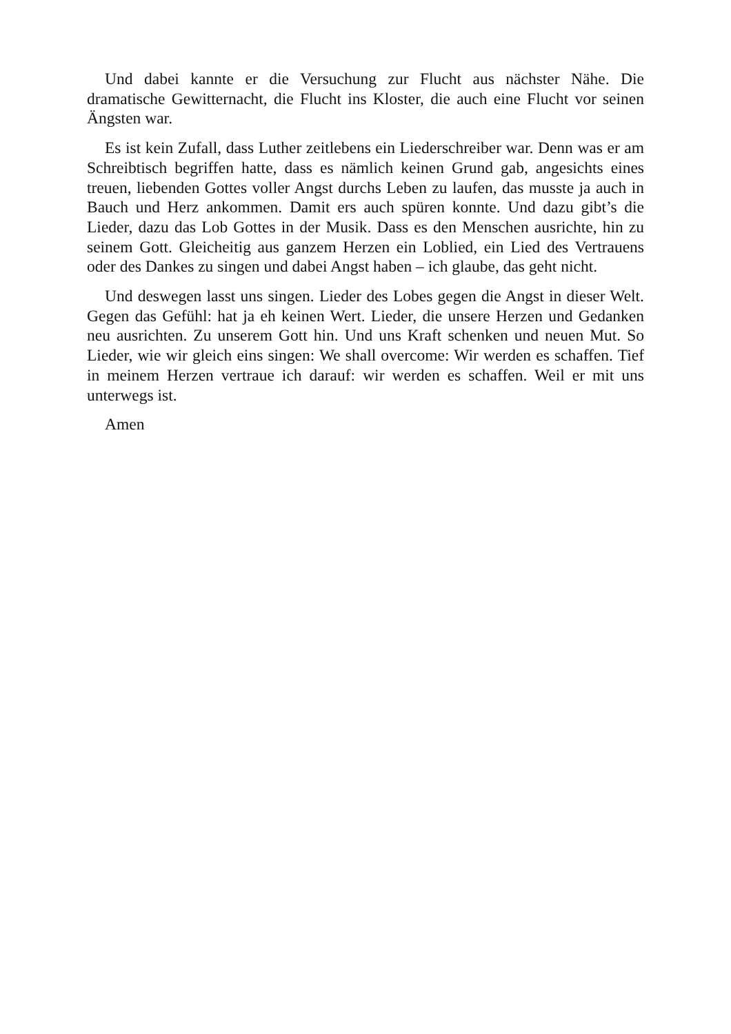Und dabei kannte er die Versuchung zur Flucht aus nächster Nähe. Die dramatische Gewitternacht, die Flucht ins Kloster, die auch eine Flucht vor seinen Ängsten war.
Es ist kein Zufall, dass Luther zeitlebens ein Liederschreiber war. Denn was er am Schreibtisch begriffen hatte, dass es nämlich keinen Grund gab, angesichts eines treuen, liebenden Gottes voller Angst durchs Leben zu laufen, das musste ja auch in Bauch und Herz ankommen. Damit ers auch spüren konnte. Und dazu gibt’s die Lieder, dazu das Lob Gottes in der Musik. Dass es den Menschen ausrichte, hin zu seinem Gott. Gleicheitig aus ganzem Herzen ein Loblied, ein Lied des Vertrauens oder des Dankes zu singen und dabei Angst haben – ich glaube, das geht nicht.
Und deswegen lasst uns singen. Lieder des Lobes gegen die Angst in dieser Welt. Gegen das Gefühl: hat ja eh keinen Wert. Lieder, die unsere Herzen und Gedanken neu ausrichten. Zu unserem Gott hin. Und uns Kraft schenken und neuen Mut. So Lieder, wie wir gleich eins singen: We shall overcome: Wir werden es schaffen. Tief in meinem Herzen vertraue ich darauf: wir werden es schaffen. Weil er mit uns unterwegs ist.
Amen